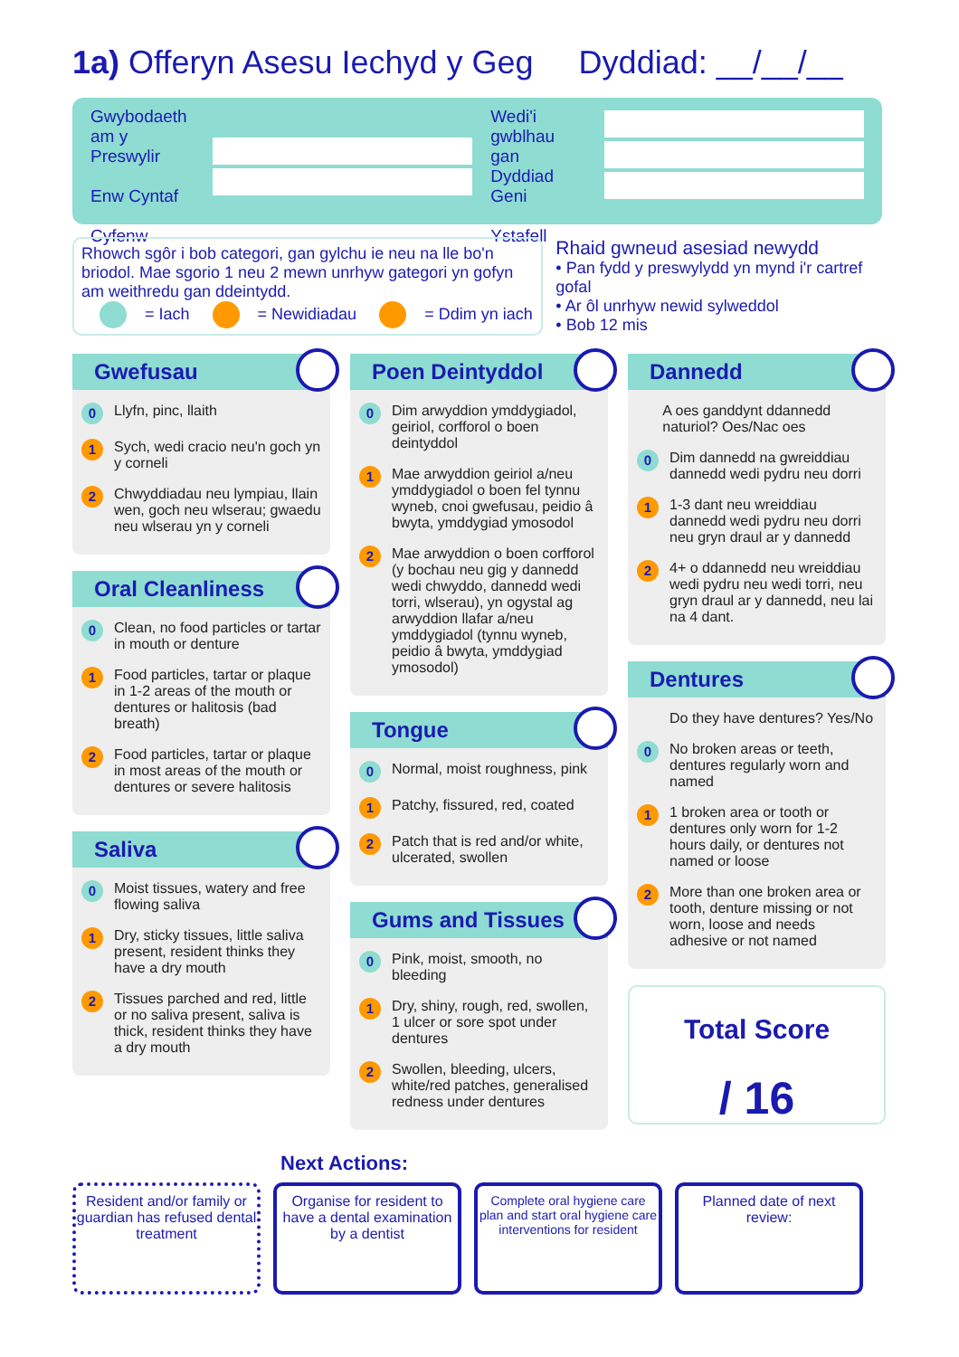1a) Offeryn Asesu Iechyd y Geg Dyddiad: __/__/__
Gwybodaeth am y Preswylir
Enw Cyntaf
Cyfenw
Wedi'i gwblhau gan
Dyddiad Geni
Ystafell
Rhowch sgôr i bob categori, gan gylchu ie neu na lle bo'n briodol. Mae sgorio 1 neu 2 mewn unrhyw gategori yn gofyn am weithredu gan ddeintydd.
= Iach = Newidiadau = Ddim yn iach
Rhaid gwneud asesiad newydd
• Pan fydd y preswylydd yn mynd i'r cartref gofal
• Ar ôl unrhyw newid sylweddol
• Bob 12 mis
Gwefusau
0 Llyfn, pinc, llaith
1 Sych, wedi cracio neu'n goch yn y corneli
2 Chwyddiadau neu lympiau, llain wen, goch neu wlserau; gwaedu neu wlserau yn y corneli
Oral Cleanliness
0 Clean, no food particles or tartar in mouth or denture
1 Food particles, tartar or plaque in 1-2 areas of the mouth or dentures or halitosis (bad breath)
2 Food particles, tartar or plaque in most areas of the mouth or dentures or severe halitosis
Saliva
0 Moist tissues, watery and free flowing saliva
1 Dry, sticky tissues, little saliva present, resident thinks they have a dry mouth
2 Tissues parched and red, little or no saliva present, saliva is thick, resident thinks they have a dry mouth
Poen Deintyddol
0 Dim arwyddion ymddygiadol, geiriol, corfforol o boen deintyddol
1 Mae arwyddion geiriol a/neu ymddygiadol o boen fel tynnu wyneb, cnoi gwefusau, peidio â bwyta, ymddygiad ymosodol
2 Mae arwyddion o boen corfforol (y bochau neu gig y dannedd wedi chwyddo, dannedd wedi torri, wlserau), yn ogystal ag arwyddion llafar a/neu ymddygiadol (tynnu wyneb, peidio â bwyta, ymddygiad ymosodol)
Tongue
0 Normal, moist roughness, pink
1 Patchy, fissured, red, coated
2 Patch that is red and/or white, ulcerated, swollen
Gums and Tissues
0 Pink, moist, smooth, no bleeding
1 Dry, shiny, rough, red, swollen, 1 ulcer or sore spot under dentures
2 Swollen, bleeding, ulcers, white/red patches, generalised redness under dentures
Dannedd
A oes ganddynt ddannedd naturiol? Oes/Nac oes
0 Dim dannedd na gwreiddiau dannedd wedi pydru neu dorri
1 1-3 dant neu wreiddiau dannedd wedi pydru neu dorri neu gryn draul ar y dannedd
2 4+ o ddannedd neu wreiddiau wedi pydru neu wedi torri, neu gryn draul ar y dannedd, neu lai na 4 dant.
Dentures
Do they have dentures? Yes/No
0 No broken areas or teeth, dentures regularly worn and named
1 1 broken area or tooth or dentures only worn for 1-2 hours daily, or dentures not named or loose
2 More than one broken area or tooth, denture missing or not worn, loose and needs adhesive or not named
Total Score
/ 16
Next Actions:
Resident and/or family or guardian has refused dental treatment
Organise for resident to have a dental examination by a dentist
Complete oral hygiene care plan and start oral hygiene care interventions for resident
Planned date of next review: